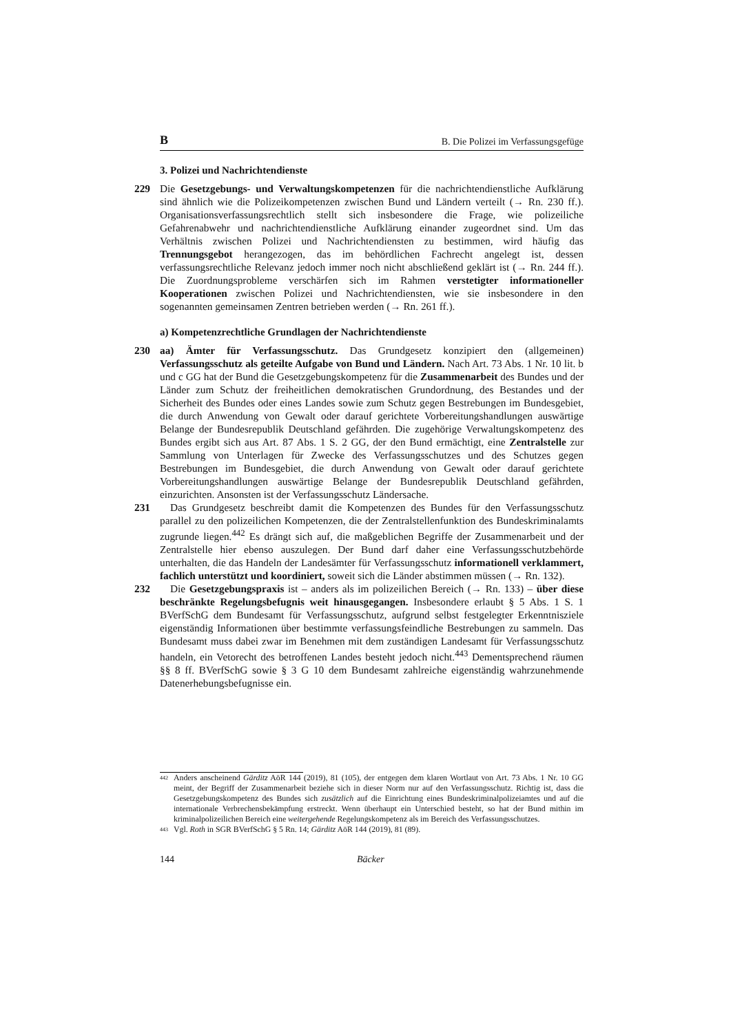B B. Die Polizei im Verfassungsgefüge
3. Polizei und Nachrichtendienste
229 Die Gesetzgebungs- und Verwaltungskompetenzen für die nachrichtendienstliche Aufklärung sind ähnlich wie die Polizeikompetenzen zwischen Bund und Ländern verteilt (→ Rn. 230 ff.). Organisationsverfassungsrechtlich stellt sich insbesondere die Frage, wie polizeiliche Gefahrenabwehr und nachrichtendienstliche Aufklärung einander zugeordnet sind. Um das Verhältnis zwischen Polizei und Nachrichtendiensten zu bestimmen, wird häufig das Trennungsgebot herangezogen, das im behördlichen Fachrecht angelegt ist, dessen verfassungsrechtliche Relevanz jedoch immer noch nicht abschließend geklärt ist (→ Rn. 244 ff.). Die Zuordnungsprobleme verschärfen sich im Rahmen verstetigter informationeller Kooperationen zwischen Polizei und Nachrichtendiensten, wie sie insbesondere in den sogenannten gemeinsamen Zentren betrieben werden (→ Rn. 261 ff.).
a) Kompetenzrechtliche Grundlagen der Nachrichtendienste
230 aa) Ämter für Verfassungsschutz. Das Grundgesetz konzipiert den (allgemeinen) Verfassungsschutz als geteilte Aufgabe von Bund und Ländern. Nach Art. 73 Abs. 1 Nr. 10 lit. b und c GG hat der Bund die Gesetzgebungskompetenz für die Zusammenarbeit des Bundes und der Länder zum Schutz der freiheitlichen demokratischen Grundordnung, des Bestandes und der Sicherheit des Bundes oder eines Landes sowie zum Schutz gegen Bestrebungen im Bundesgebiet, die durch Anwendung von Gewalt oder darauf gerichtete Vorbereitungshandlungen auswärtige Belange der Bundesrepublik Deutschland gefährden. Die zugehörige Verwaltungskompetenz des Bundes ergibt sich aus Art. 87 Abs. 1 S. 2 GG, der den Bund ermächtigt, eine Zentralstelle zur Sammlung von Unterlagen für Zwecke des Verfassungsschutzes und des Schutzes gegen Bestrebungen im Bundesgebiet, die durch Anwendung von Gewalt oder darauf gerichtete Vorbereitungshandlungen auswärtige Belange der Bundesrepublik Deutschland gefährden, einzurichten. Ansonsten ist der Verfassungsschutz Ländersache.
231 Das Grundgesetz beschreibt damit die Kompetenzen des Bundes für den Verfassungsschutz parallel zu den polizeilichen Kompetenzen, die der Zentralstellenfunktion des Bundeskriminalamts zugrunde liegen.<sup>442</sup> Es drängt sich auf, die maßgeblichen Begriffe der Zusammenarbeit und der Zentralstelle hier ebenso auszulegen. Der Bund darf daher eine Verfassungsschutzbehörde unterhalten, die das Handeln der Landesämter für Verfassungsschutz informationell verklammert, fachlich unterstützt und koordiniert, soweit sich die Länder abstimmen müssen (→ Rn. 132).
232 Die Gesetzgebungspraxis ist – anders als im polizeilichen Bereich (→ Rn. 133) – über diese beschränkte Regelungsbefugnis weit hinausgegangen. Insbesondere erlaubt § 5 Abs. 1 S. 1 BVerfSchG dem Bundesamt für Verfassungsschutz, aufgrund selbst festgelegter Erkenntnisziele eigenständig Informationen über bestimmte verfassungsfeindliche Bestrebungen zu sammeln. Das Bundesamt muss dabei zwar im Benehmen mit dem zuständigen Landesamt für Verfassungsschutz handeln, ein Vetorecht des betroffenen Landes besteht jedoch nicht.<sup>443</sup> Dementsprechend räumen §§ 8 ff. BVerfSchG sowie § 3 G 10 dem Bundesamt zahlreiche eigenständig wahrzunehmende Datenerhebungsbefugnisse ein.
442 Anders anscheinend Gärditz AöR 144 (2019), 81 (105), der entgegen dem klaren Wortlaut von Art. 73 Abs. 1 Nr. 10 GG meint, der Begriff der Zusammenarbeit beziehe sich in dieser Norm nur auf den Verfassungsschutz. Richtig ist, dass die Gesetzgebungskompetenz des Bundes sich zusätzlich auf die Einrichtung eines Bundeskriminalpolizeiamtes und auf die internationale Verbrechensbekämpfung erstreckt. Wenn überhaupt ein Unterschied besteht, so hat der Bund mithin im kriminalpolizeilichen Bereich eine weitergehende Regelungskompetenz als im Bereich des Verfassungsschutzes.
443 Vgl. Roth in SGR BVerfSchG § 5 Rn. 14; Gärditz AöR 144 (2019), 81 (89).
144 Bäcker